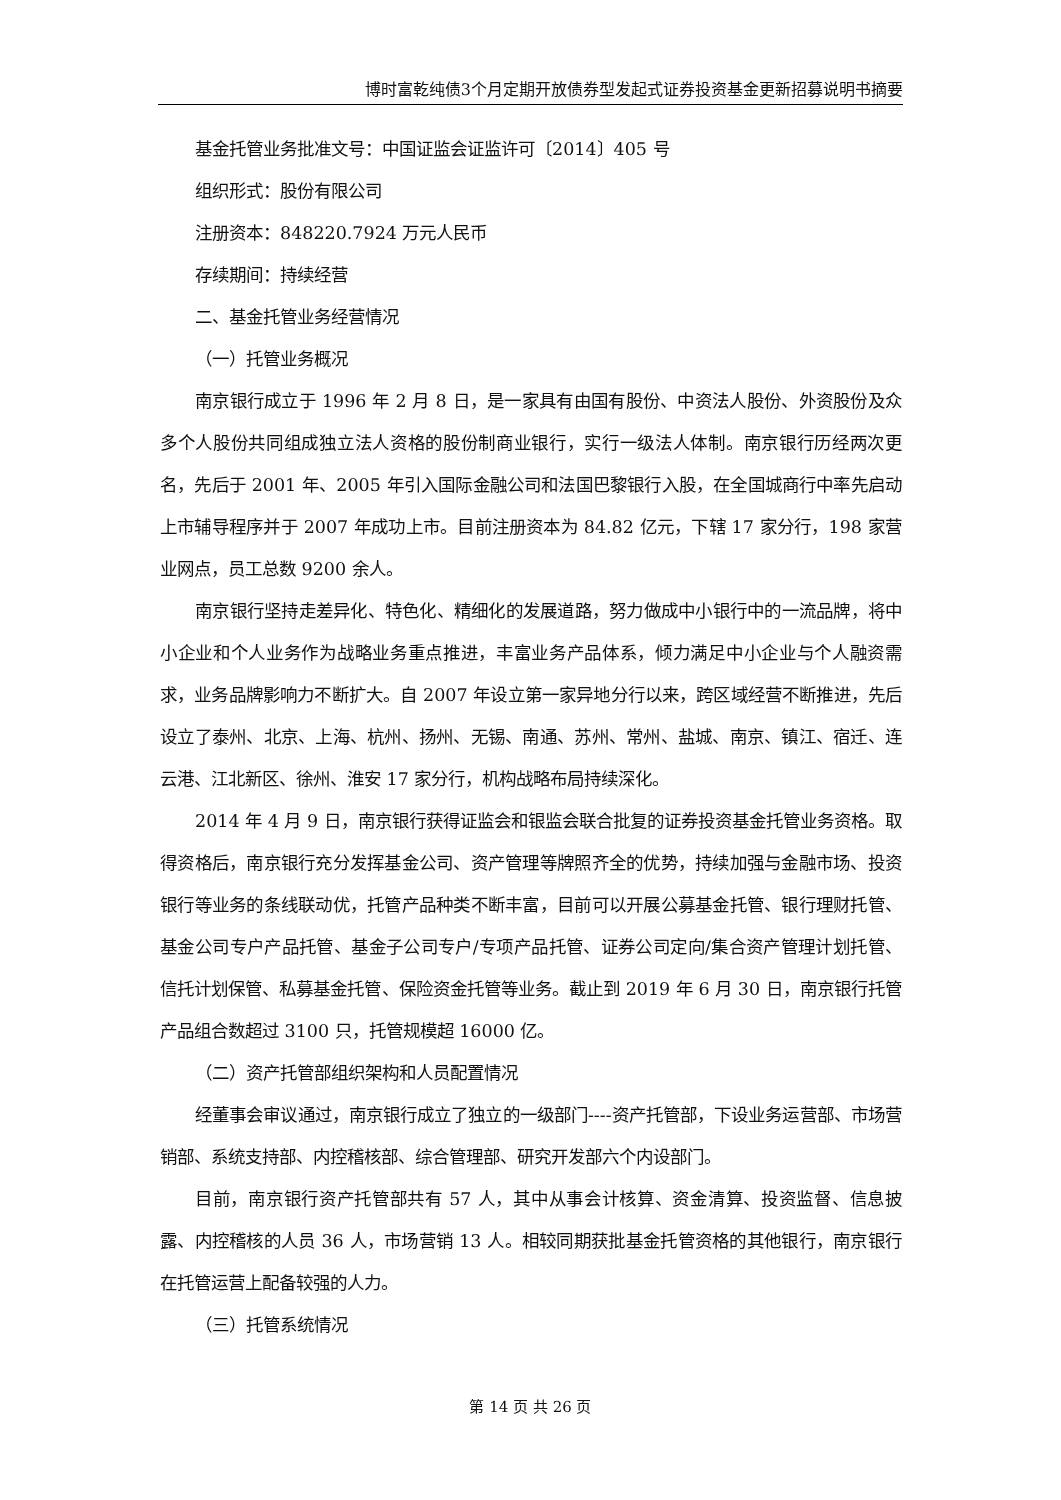博时富乾纯债3个月定期开放债券型发起式证券投资基金更新招募说明书摘要
基金托管业务批准文号：中国证监会证监许可〔2014〕405 号
组织形式：股份有限公司
注册资本：848220.7924 万元人民币
存续期间：持续经营
二、基金托管业务经营情况
（一）托管业务概况
南京银行成立于 1996 年 2 月 8 日，是一家具有由国有股份、中资法人股份、外资股份及众多个人股份共同组成独立法人资格的股份制商业银行，实行一级法人体制。南京银行历经两次更名，先后于 2001 年、2005 年引入国际金融公司和法国巴黎银行入股，在全国城商行中率先启动上市辅导程序并于 2007 年成功上市。目前注册资本为 84.82 亿元，下辖 17 家分行，198 家营业网点，员工总数 9200 余人。
南京银行坚持走差异化、特色化、精细化的发展道路，努力做成中小银行中的一流品牌，将中小企业和个人业务作为战略业务重点推进，丰富业务产品体系，倾力满足中小企业与个人融资需求，业务品牌影响力不断扩大。自 2007 年设立第一家异地分行以来，跨区域经营不断推进，先后设立了泰州、北京、上海、杭州、扬州、无锡、南通、苏州、常州、盐城、南京、镇江、宿迁、连云港、江北新区、徐州、淮安 17 家分行，机构战略布局持续深化。
2014 年 4 月 9 日，南京银行获得证监会和银监会联合批复的证券投资基金托管业务资格。取得资格后，南京银行充分发挥基金公司、资产管理等牌照齐全的优势，持续加强与金融市场、投资银行等业务的条线联动优，托管产品种类不断丰富，目前可以开展公募基金托管、银行理财托管、基金公司专户产品托管、基金子公司专户/专项产品托管、证券公司定向/集合资产管理计划托管、信托计划保管、私募基金托管、保险资金托管等业务。截止到 2019 年 6 月 30 日，南京银行托管产品组合数超过 3100 只，托管规模超 16000 亿。
（二）资产托管部组织架构和人员配置情况
经董事会审议通过，南京银行成立了独立的一级部门----资产托管部，下设业务运营部、市场营销部、系统支持部、内控稽核部、综合管理部、研究开发部六个内设部门。
目前，南京银行资产托管部共有 57 人，其中从事会计核算、资金清算、投资监督、信息披露、内控稽核的人员 36 人，市场营销 13 人。相较同期获批基金托管资格的其他银行，南京银行在托管运营上配备较强的人力。
（三）托管系统情况
第 14 页 共 26 页